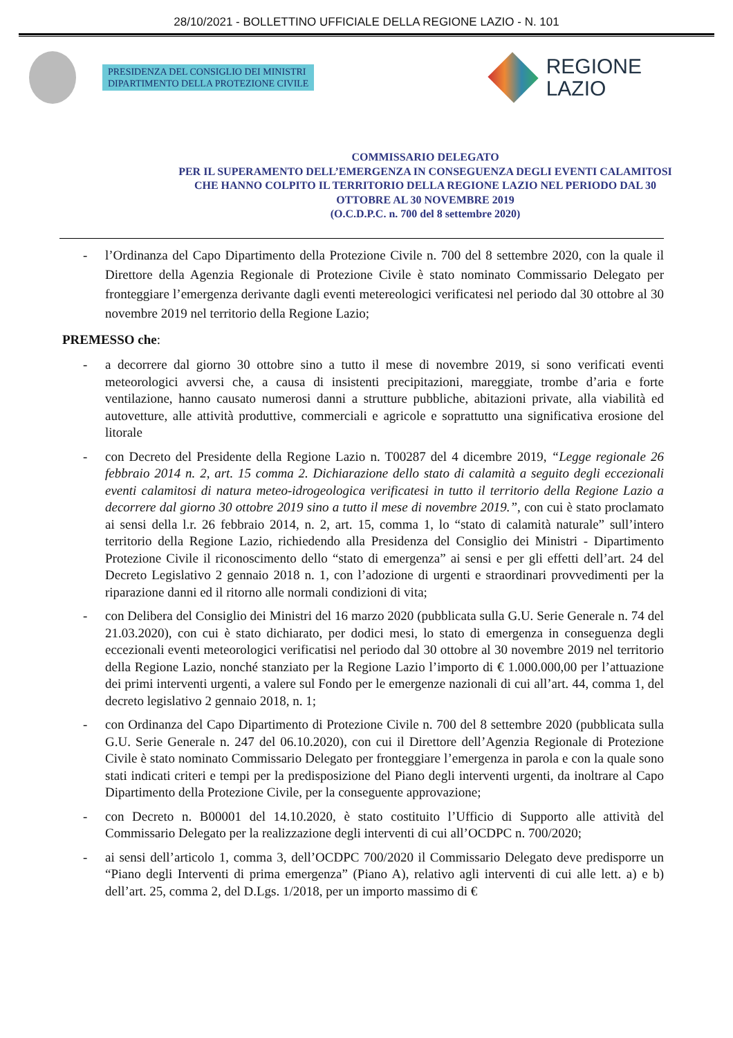28/10/2021 - BOLLETTINO UFFICIALE DELLA REGIONE LAZIO - N. 101
PRESIDENZA DEL CONSIGLIO DEI MINISTRI
DIPARTIMENTO DELLA PROTEZIONE CIVILE
REGIONE
LAZIO
COMMISSARIO DELEGATO
PER IL SUPERAMENTO DELL’EMERGENZA IN CONSEGUENZA DEGLI EVENTI CALAMITOSI CHE HANNO COLPITO IL TERRITORIO DELLA REGIONE LAZIO NEL PERIODO DAL 30 OTTOBRE AL 30 NOVEMBRE 2019
(O.C.D.P.C. n. 700 del 8 settembre 2020)
- l’Ordinanza del Capo Dipartimento della Protezione Civile n. 700 del 8 settembre 2020, con la quale il Direttore della Agenzia Regionale di Protezione Civile è stato nominato Commissario Delegato per fronteggiare l’emergenza derivante dagli eventi metereologici verificatesi nel periodo dal 30 ottobre al 30 novembre 2019 nel territorio della Regione Lazio;
PREMESSO che:
- a decorrere dal giorno 30 ottobre sino a tutto il mese di novembre 2019, si sono verificati eventi meteorologici avversi che, a causa di insistenti precipitazioni, mareggiate, trombe d’aria e forte ventilazione, hanno causato numerosi danni a strutture pubbliche, abitazioni private, alla viabilità ed autovetture, alle attività produttive, commerciali e agricole e soprattutto una significativa erosione del litorale
- con Decreto del Presidente della Regione Lazio n. T00287 del 4 dicembre 2019, “Legge regionale 26 febbraio 2014 n. 2, art. 15 comma 2. Dichiarazione dello stato di calamità a seguito degli eccezionali eventi calamitosi di natura meteo-idrogeologica verificatesi in tutto il territorio della Regione Lazio a decorrere dal giorno 30 ottobre 2019 sino a tutto il mese di novembre 2019.”, con cui è stato proclamato ai sensi della l.r. 26 febbraio 2014, n. 2, art. 15, comma 1, lo “stato di calamità naturale” sull’intero territorio della Regione Lazio, richiedendo alla Presidenza del Consiglio dei Ministri - Dipartimento Protezione Civile il riconoscimento dello “stato di emergenza” ai sensi e per gli effetti dell’art. 24 del Decreto Legislativo 2 gennaio 2018 n. 1, con l’adozione di urgenti e straordinari provvedimenti per la riparazione danni ed il ritorno alle normali condizioni di vita;
- con Delibera del Consiglio dei Ministri del 16 marzo 2020 (pubblicata sulla G.U. Serie Generale n. 74 del 21.03.2020), con cui è stato dichiarato, per dodici mesi, lo stato di emergenza in conseguenza degli eccezionali eventi meteorologici verificatisi nel periodo dal 30 ottobre al 30 novembre 2019 nel territorio della Regione Lazio, nonché stanziato per la Regione Lazio l’importo di € 1.000.000,00 per l’attuazione dei primi interventi urgenti, a valere sul Fondo per le emergenze nazionali di cui all’art. 44, comma 1, del decreto legislativo 2 gennaio 2018, n. 1;
- con Ordinanza del Capo Dipartimento di Protezione Civile n. 700 del 8 settembre 2020 (pubblicata sulla G.U. Serie Generale n. 247 del 06.10.2020), con cui il Direttore dell’Agenzia Regionale di Protezione Civile è stato nominato Commissario Delegato per fronteggiare l’emergenza in parola e con la quale sono stati indicati criteri e tempi per la predisposizione del Piano degli interventi urgenti, da inoltrare al Capo Dipartimento della Protezione Civile, per la conseguente approvazione;
- con Decreto n. B00001 del 14.10.2020, è stato costituito l’Ufficio di Supporto alle attività del Commissario Delegato per la realizzazione degli interventi di cui all’OCDPC n. 700/2020;
- ai sensi dell’articolo 1, comma 3, dell’OCDPC 700/2020 il Commissario Delegato deve predisporre un “Piano degli Interventi di prima emergenza” (Piano A), relativo agli interventi di cui alle lett. a) e b) dell’art. 25, comma 2, del D.Lgs. 1/2018, per un importo massimo di €